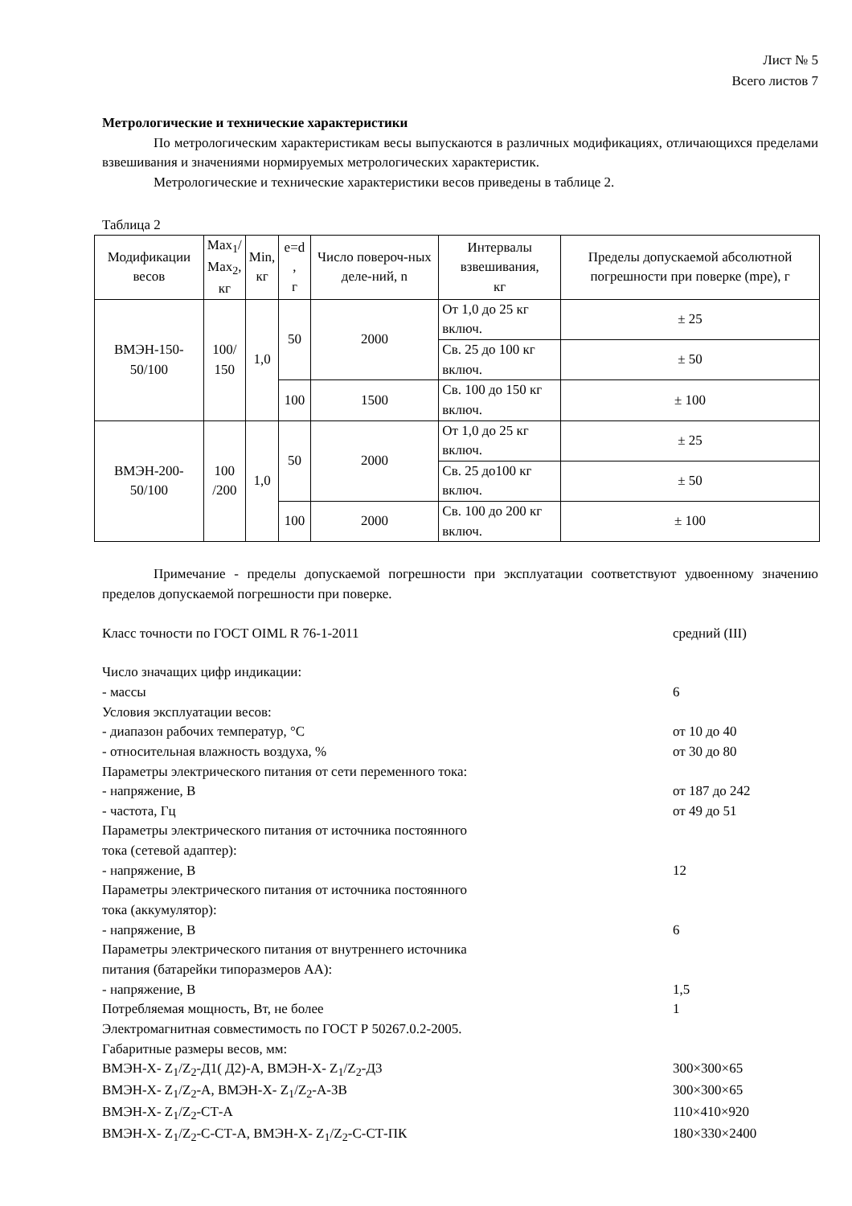Лист № 5
Всего листов 7
Метрологические и технические характеристики
По метрологическим характеристикам весы выпускаются в различных модификациях, отличающихся пределами взвешивания и значениями нормируемых метрологических характеристик.
Метрологические и технические характеристики весов приведены в таблице 2.
Таблица 2
| Модификации весов | Max<sub>1</sub>/ Max<sub>2</sub>, кг | Min, кг | e=d , г | Число повероч-ных деле-ний, n | Интервалы взвешивания, кг | Пределы допускаемой абсолютной погрешности при поверке (mpe), г |
| --- | --- | --- | --- | --- | --- | --- |
| ВМЭН-150- 50/100 | 100/ 150 | 1,0 | 50 | 2000 | От 1,0 до 25 кг включ. | ± 25 |
| | | | | | Св. 25 до 100 кг включ. | ± 50 |
| | | | 100 | 1500 | Св. 100 до 150 кг включ. | ± 100 |
| ВМЭН-200- 50/100 | 100 /200 | 1,0 | 50 | 2000 | От 1,0 до 25 кг включ. | ± 25 |
| | | | | | Св. 25 до100 кг включ. | ± 50 |
| | | | 100 | 2000 | Св. 100 до 200 кг включ. | ± 100 |
Примечание - пределы допускаемой погрешности при эксплуатации соответствуют удвоенному значению пределов допускаемой погрешности при поверке.
Класс точности по ГОСТ OIML R 76-1-2011 средний (III)
Число значащих цифр индикации:
- массы 6
Условия эксплуатации весов:
- диапазон рабочих температур, °С от 10 до 40
- относительная влажность воздуха, % от 30 до 80
Параметры электрического питания от сети переменного тока:
- напряжение, В от 187 до 242
- частота, Гц от 49 до 51
Параметры электрического питания от источника постоянного
тока (сетевой адаптер):
- напряжение, В 12
Параметры электрического питания от источника постоянного
тока (аккумулятор):
- напряжение, В 6
Параметры электрического питания от внутреннего источника
питания (батарейки типоразмеров АА):
- напряжение, В 1,5
Потребляемая мощность, Вт, не более 1
Электромагнитная совместимость по ГОСТ Р 50267.0.2-2005.
Габаритные размеры весов, мм:
ВМЭН-Х- Z<sub>1</sub>/Z<sub>2</sub>-Д1( Д2)-А, ВМЭН-Х- Z<sub>1</sub>/Z<sub>2</sub>-Д3 300×300×65
ВМЭН-Х- Z<sub>1</sub>/Z<sub>2</sub>-А, ВМЭН-Х- Z<sub>1</sub>/Z<sub>2</sub>-А-ЗВ 300×300×65
ВМЭН-Х- Z<sub>1</sub>/Z<sub>2</sub>-СТ-А 110×410×920
ВМЭН-Х- Z<sub>1</sub>/Z<sub>2</sub>-С-СТ-А, ВМЭН-Х- Z<sub>1</sub>/Z<sub>2</sub>-С-СТ-ПК 180×330×2400